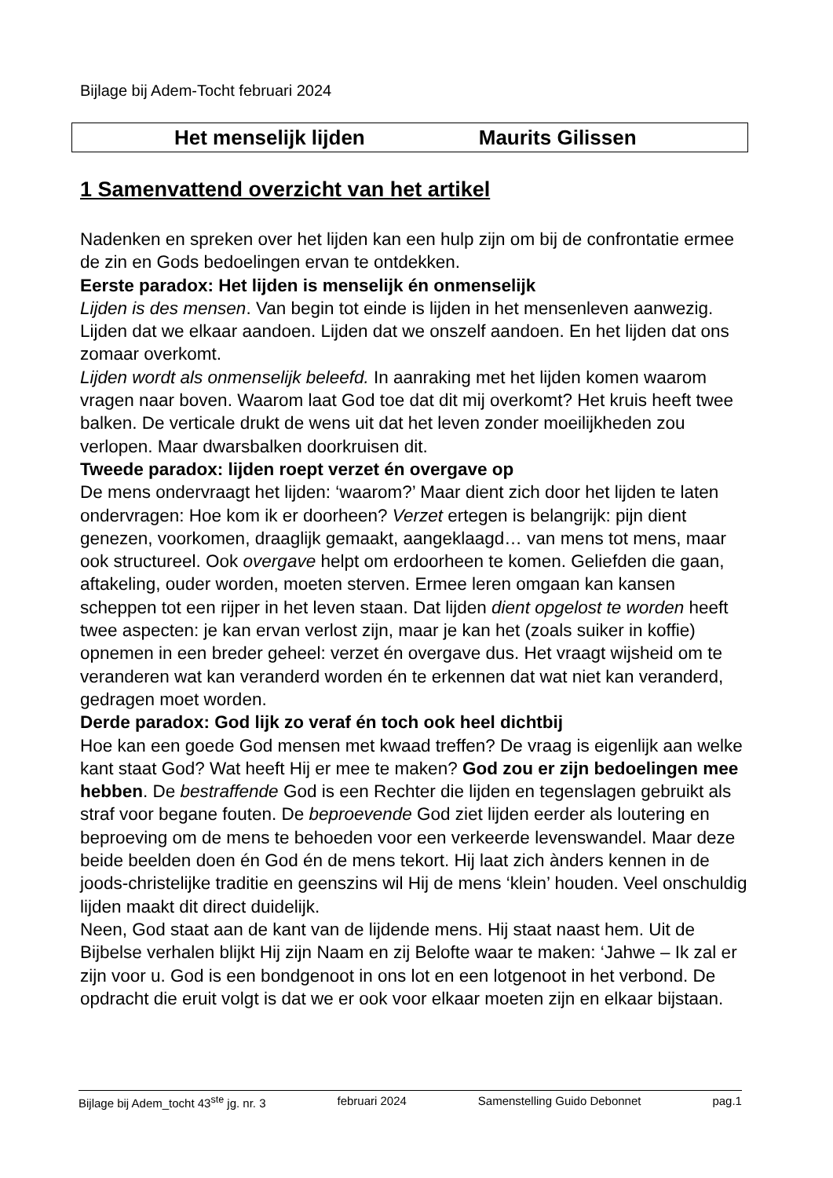Bijlage bij Adem-Tocht februari 2024
Het menselijk lijden Maurits Gilissen
1 Samenvattend overzicht van het artikel
Nadenken en spreken over het lijden kan een hulp zijn om bij de confrontatie ermee de zin en Gods bedoelingen ervan te ontdekken.
Eerste paradox: Het lijden is menselijk én onmenselijk
Lijden is des mensen. Van begin tot einde is lijden in het mensenleven aanwezig. Lijden dat we elkaar aandoen. Lijden dat we onszelf aandoen. En het lijden dat ons zomaar overkomt.
Lijden wordt als onmenselijk beleefd. In aanraking met het lijden komen waarom vragen naar boven. Waarom laat God toe dat dit mij overkomt? Het kruis heeft twee balken. De verticale drukt de wens uit dat het leven zonder moeilijkheden zou verlopen. Maar dwarsbalken doorkruisen dit.
Tweede paradox: lijden roept verzet én overgave op
De mens ondervraagt het lijden: ‘waarom?’ Maar dient zich door het lijden te laten ondervragen: Hoe kom ik er doorheen? Verzet ertegen is belangrijk: pijn dient genezen, voorkomen, draaglijk gemaakt, aangeklaagd… van mens tot mens, maar ook structureel. Ook overgave helpt om erdoorheen te komen. Geliefden die gaan, aftakeling, ouder worden, moeten sterven. Ermee leren omgaan kan kansen scheppen tot een rijper in het leven staan. Dat lijden dient opgelost te worden heeft twee aspecten: je kan ervan verlost zijn, maar je kan het (zoals suiker in koffie) opnemen in een breder geheel: verzet én overgave dus. Het vraagt wijsheid om te veranderen wat kan veranderd worden én te erkennen dat wat niet kan veranderd, gedragen moet worden.
Derde paradox: God lijk zo veraf én toch ook heel dichtbij
Hoe kan een goede God mensen met kwaad treffen? De vraag is eigenlijk aan welke kant staat God? Wat heeft Hij er mee te maken? God zou er zijn bedoelingen mee hebben. De bestraffende God is een Rechter die lijden en tegenslagen gebruikt als straf voor begane fouten. De beproevende God ziet lijden eerder als loutering en beproeving om de mens te behoeden voor een verkeerde levenswandel. Maar deze beide beelden doen én God én de mens tekort. Hij laat zich ànders kennen in de joods-christelijke traditie en geenszins wil Hij de mens ‘klein’ houden. Veel onschuldig lijden maakt dit direct duidelijk.
Neen, God staat aan de kant van de lijdende mens. Hij staat naast hem. Uit de Bijbelse verhalen blijkt Hij zijn Naam en zij Belofte waar te maken: ‘Jahwe – Ik zal er zijn voor u. God is een bondgenoot in ons lot en een lotgenoot in het verbond. De opdracht die eruit volgt is dat we er ook voor elkaar moeten zijn en elkaar bijstaan.
Bijlage bij Adem_tocht 43<sup>ste</sup> jg. nr. 3 februari 2024 Samenstelling Guido Debonnet pag.1